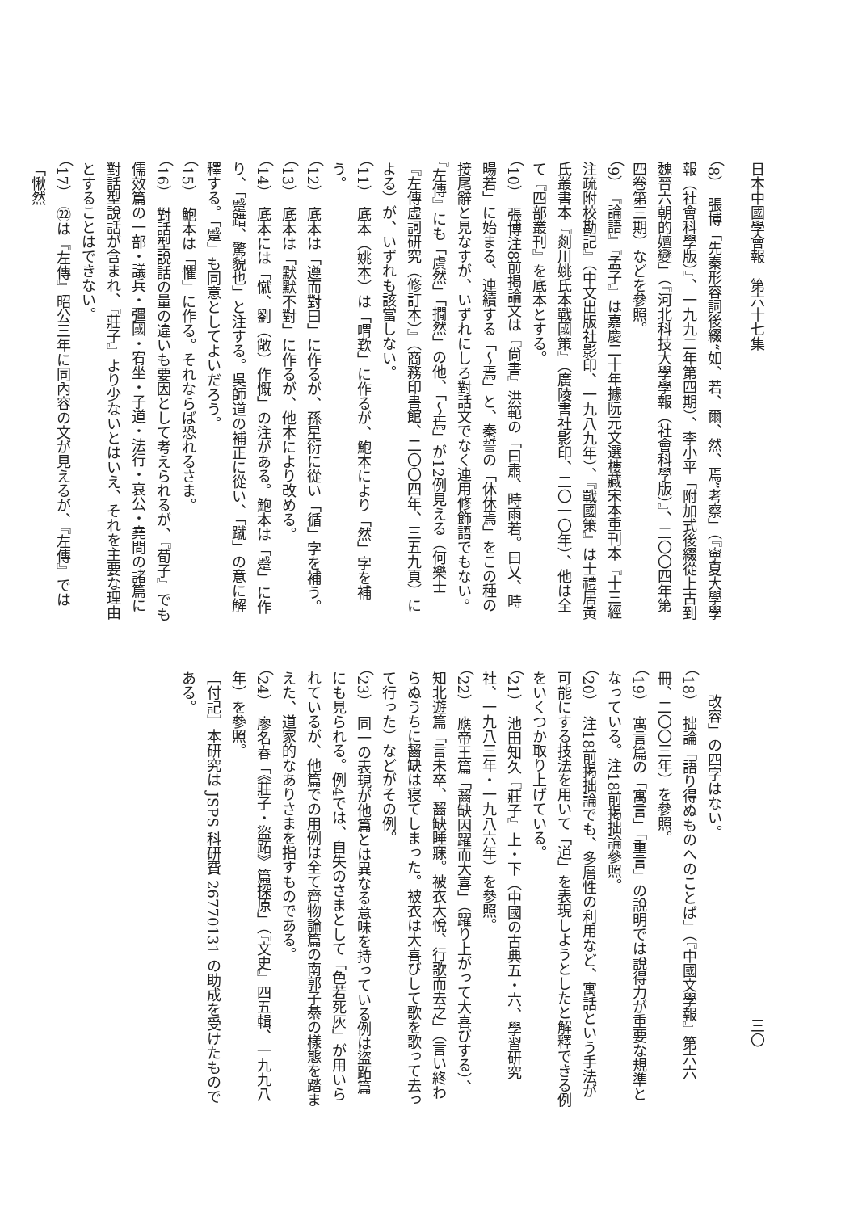日本中國學會報　第六十七集
（8）　張博「先秦形容詞後綴“如、若、爾、然、焉”考察」（『寧夏大學學報（社會科學版）』、一九九二年第四期）、李小平「附加式後綴從上古到魏晉六朝的嬗變」（『河北科技大學學報（社會科學版）』、二〇〇四年第四卷第三期）などを參照。
（9）　『論語』『孟子』は嘉慶二十年據阮元文選樓藏宋本重刊本『十三經注疏附校勘記』（中文出版社影印、一九八九年）、『戰國策』は士禮居黃氏叢書本『剡川姚氏本戰國策』（廣陵書社影印、二〇一〇年）、他は全て『四部叢刊』を底本とする。
（10）　張博注8前掲論文は『尙書』洪範の「曰肅、時雨若。曰乂、時暘若」に始まる、連續する「～焉」と、秦誓の「休休焉」をこの種の接尾辭と見なすが、いずれにしろ對話文でなく連用修飾語でもない。『左傳』にも「虞然」「撊然」の他、「～焉」が12例見える（何樂士『左傳虛詞研究（修訂本）』（商務印書館、二〇〇四年、三五九頁）による）が、いずれも該當しない。
（11）　底本（姚本）は「喟歎」に作るが、鮑本により「然」字を補う。
（12）　底本は「遵而對曰」に作るが、孫星衍に從い「循」字を補う。
（13）　底本は「默默不對」に作るが、他本により改める。
（14）　底本には「憱、劉（敞）作慨」の注がある。鮑本は「蹙」に作り、「蹙踖、驚貌也」と注する。吳師道の補正に從い、「蹴」の意に解釋する。「蹙」も同意としてよいだろう。
（15）　鮑本は「懼」に作る。それならば恐れるさま。
（16）　對話型說話の量の違いも要因として考えられるが、『荀子』でも儒效篇の一部・議兵・彊國・宥坐・子道・法行・哀公・堯問の諸篇に對話型說話が含まれ、『莊子』より少ないとはいえ、それを主要な理由とすることはできない。
（17）　㉒は『左傳』昭公三年に同內容の文が見えるが、『左傳』では「愀然
三〇
改容」の四字はない。
（18）　拙論「語り得ぬものへのことば」（『中國文學報』第六六冊、二〇〇三年）を參照。
（19）　寓言篇の「寓言」「重言」の說明では說得力が重要な規準となっている。注18前掲拙論參照。
（20）　注18前掲拙論でも、多層性の利用など、寓話という手法が可能にする技法を用いて「道」を表現しようとしたと解釋できる例をいくつか取り上げている。
（21）　池田知久『莊子』上・下（中國の古典五・六、學習研究社、一九八三年・一九八六年）を參照。
（22）　應帝王篇「齧缺因躍而大喜」（躍り上がって大喜びする）、知北遊篇「言未卒、齧缺睡寐。被衣大悅、行歌而去之」（言い終わらぬうちに齧缺は寝てしまった。被衣は大喜びして歌を歌って去って行った）などがその例。
（23）　同一の表現が他篇とは異なる意味を持っている例は盜跖篇にも見られる。例4では、自失のさまとして「色若死灰」が用いられているが、他篇での用例は全て齊物論篇の南郭子綦の樣態を踏まえた、道家的なありさまを指すものである。
（24）　廖名春「《莊子・盜跖》篇探原」（『文史』四五輯、一九九八年）を參照。
［付記］本研究は JSPS 科研費 26770131 の助成を受けたものである。